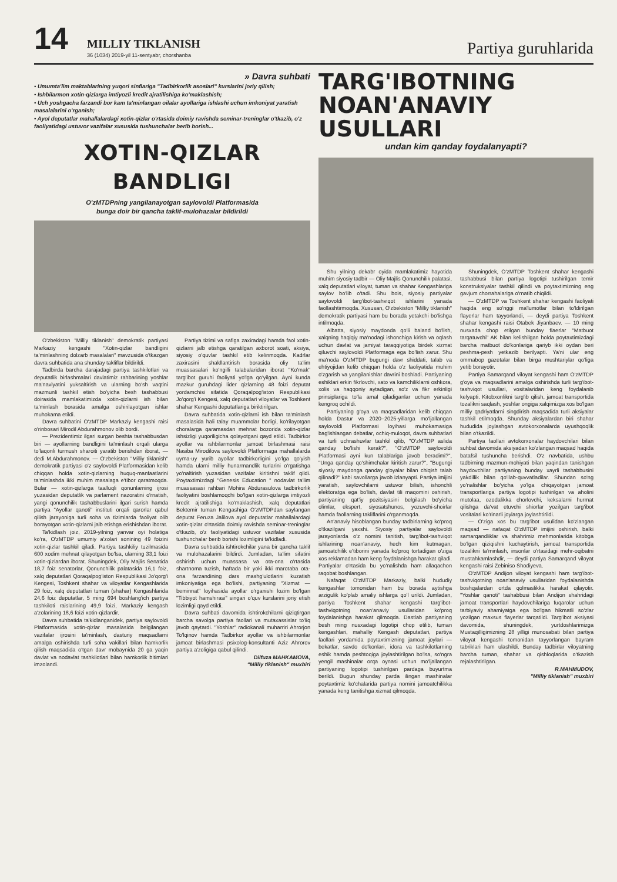14
MILLIY TIKLANISH
36 (1034) 2019-yil 11-sentyabr, chorshanba
Partiya guruhlarida
» Davra suhbati
• Umumta'lim maktablarining yuqori sinflariga "Tadbirkorlik asoslari" kurslarini joriy qilish;
• Ishbilarmon xotin-qizlarga imtiyozli kredit ajratilishiga ko'maklashish;
• Uch yoshgacha farzandi bor kam ta'minlangan oilalar ayollariga ishlashi uchun imkoniyat yaratish masalalarini o'rganish;
• Ayol deputatlar mahallalardagi xotin-qizlar o'rtasida doimiy ravishda seminar-treninglar o'tkazib, o'z faoliyatidagi ustuvor vazifalar xususida tushunchalar berib borish...
XOTIN-QIZLAR BANDLIGI
O'zMTDPning yangilanayotgan saylovoldi Platformasida
bunga doir bir qancha taklif-mulohazalar bildirildi
O'zbekiston "Milliy tiklanish" demokratik partiyasi Markaziy kengashi "Xotin-qizlar bandligini ta'minlashning dolzarb masalalari" mavzusida o'tkazgan davra suhbatida ana shunday takliflar bildirildi.
Tadbirda barcha darajadagi partiya tashkilotlari va deputatlik birlashmalari davlatimiz rahbarining yoshlar ma'naviyatini yuksaltirish va ularning bo'sh vaqtini mazmunli tashkil etish bo'yicha besh tashabbusi doirasida mamlakatimizda xotin-qizlarni ish bilan ta'minlash borasida amalga oshirilayotgan ishlar muhokama etildi.
Davra suhbatini O'zMTDP Markaziy kengashi raisi o'rinbosari Mirodil Abdurahmonov olib bordi.
— Prezidentimiz ilgari surgan beshta tashabbusdan biri — ayollarning bandligini ta'minlash orqali ularga to'laqonli turmush sharoiti yaratib berishdan iborat, — dedi M.Abdurahmonov. — O'zbekiston "Milliy tiklanish" demokratik partiyasi o'z saylovoldi Platformasidan kelib chiqqan holda xotin-qizlarning huquq-manfaatlarini ta'minlashda ikki muhim masalaga e'tibor qaratmoqda. Bular — xotin-qizlarga taalluqli qonunlarning ijrosi yuzasidan deputatlik va parlament nazoratini o'rnatish, yangi qonunchilik tashabbuslarini ilgari surish hamda partiya "Ayollar qanoti" instituti orqali qarorlar qabul qilish jarayoniga turli soha va tizimlarda faoliyat olib borayotgan xotin-qizlarni jalb etishga erishishdan iborat.
Ta'kidlash joiz, 2019-yilning yanvar oyi holatiga ko'ra, O'zMTDP umumiy a'zolari sonining 49 foizini xotin-qizlar tashkil qiladi. Partiya tashkiliy tuzilmasida 600 xodim mehnat qilayotgan bo'lsa, ularning 33,1 foizi xotin-qizlardan iborat. Shuningdek, Oliy Majlis Senatida 18,7 foiz senatorlar, Qonunchilik palatasida 16,1 foiz, xalq deputatlari Qoraqalpog'iston Respublikasi Jo'qorg'i Kengesi, Toshkent shahar va viloyatlar Kengashlarida 29 foiz, xalq deputatlari tuman (shahar) Kengashlarida 24,6 foiz deputatlar, 5 ming 694 boshlang'ich partiya tashkiloti raislarining 49,9 foizi, Markaziy kengash a'zolarining 18,6 foizi xotin-qizlardir.
Davra suhbatida ta'kidlanganidek, partiya saylovoldi Platformasida xotin-qizlar masalasida belgilangan vazifalar ijrosini ta'minlash, dasturiy maqsadlarni amalga oshirishda turli soha vakillari bilan hamkorlik qilish maqsadida o'tgan davr mobaynida 20 ga yaqin davlat va nodavlat tashkilotlari bilan hamkorlik bitimlari imzolandi.
Partiya tizimi va safiga zaxiradagi hamda faol xotin-qizlarni jalb etishga qaratilgan axborot soati, aksiya, siyosiy o'quvlar tashkil etib kelinmoqda. Kadrlar zaxirasini shakllantirish borasida oliy ta'lim muassasalari ko'ngilli talabalaridan iborat "Ko'mak" targ'ibot guruhi faoliyati yo'lga qo'yilgan. Ayni kunda mazkur guruhdagi lider qizlarning 48 foizi deputat yordamchisi sifatida Qoraqalpog'iston Respublikasi Jo'qorg'i Kengesi, xalq deputatlari viloyatlar va Toshkent shahar Kengashi deputatlariga biriktirilgan.
Davra suhbatida xotin-qizlarni ish bilan ta'minlash masalasida hali talay muammolar borligi, ko'rilayotgan choralarga qaramasdan mehnat bozorida xotin-qizlar ishsizligi yuqoriligicha qolayotgani qayd etildi. Tadbirkor ayollar va ishbilarmonlar jamoat birlashmasi raisi Nasiba Mirodilova saylovoldi Platformaga mahallalarda uyma-uy yurib ayollar tadbirkorligini yo'lga qo'yish hamda ularni milliy hunarmandlik turlarini o'rgatishga yo'naltirish yuzasidan vazifalar kiritishni taklif qildi. Poytaxtimizdagi "Genesis Education " nodavlat ta'lim muassasasi rahbari Mohira Abdurasulova tadbirkorlik faoliyatini boshlamoqchi bo'lgan xotin-qizlarga imtiyozli kredit ajratilishiga ko'maklashish, xalq deputatlari Bektemir tuman Kengashiga O'zMTDPdan saylangan deputat Feruza Jalilova ayol deputatlar mahallalardagi xotin-qizlar o'rtasida doimiy ravishda seminar-treninglar o'tkazib, o'z faoliyatidagi ustuvor vazifalar xususida tushunchalar berib borishi lozimligini ta'kidladi.
Davra suhbatida ishtirokchilar yana bir qancha taklif va mulohazalarini bildirdi. Jumladan, ta'lim sifatini oshirish uchun muassasa va ota-ona o'rtasida shartnoma tuzish, haftada bir yoki ikki marotaba ota-ona farzandining dars mashg'ulotlarini kuzatish imkoniyatiga ega bo'lishi, partiyaning "Xizmat — beminnat" loyihasida ayollar o'rganishi lozim bo'lgan "Tibbiyot hamshirasi" singari o'quv kurslarini joriy etish lozimligi qayd etildi.
Davra suhbati davomida ishtirokchilarni qiziqtirgan barcha savolga partiya faollari va mutaxassislar to'liq javob qaytardi. "Yoshlar" radiokanali muharriri Ahrorjon To'lqinov hamda Tadbirkor ayollar va ishbilarmonlar jamoat birlashmasi psixolog-konsultanti Aziz Ahrorov partiya a'zoligiga qabul qilindi.
Dilfuza MAHKAMOVA,
"Milliy tiklanish" muxbiri
TARG'IBOTNING
NOAN'ANAVIY USULLARI
undan kim qanday foydalanyapti?
Shu yilning dekabr oyida mamlakatimiz hayotida muhim siyosiy tadbir — Oliy Majlis Qonunchilik palatasi, xalq deputatlari viloyat, tuman va shahar Kengashlariga saylov bo'lib o'tadi. Shu bois, siyosiy partiyalar saylovoldi targ'ibot-tashviqot ishlarini yanada faollashtirmoqda. Xususan, O'zbekiston "Milliy tiklanish" demokratik partiyasi ham bu borada yetakchi bo'lishga intilmoqda.
Albatta, siyosiy maydonda qo'li baland bo'lish, xalqning haqiqiy ma'nodagi ishonchiga kirish va oqlash uchun davlat va jamiyat taraqqiyotiga birdek xizmat qiluvchi saylovoldi Platformaga ega bo'lish zarur. Shu ma'noda O'zMTDP bugungi davr shiddati, talab va ehtiyojidan kelib chiqqan holda o'z faoliyatida muhim o'zgarish va yangilanishlar davrini boshladi. Partiyaning eshiklari erkin fikrlovchi, xato va kamchiliklarni oshkora, xolis va haqqoniy aytadigan, so'z va fikr erkinligi prinsiplariga to'la amal qiladiganlar uchun yanada kengroq ochildi.
Partiyaning g'oya va maqsadlaridan kelib chiqqan holda Dastur va 2020–2025-yillarga mo'ljallangan saylovoldi Platformasi loyihasi muhokamasiga bag'ishlangan debatlar, ochiq-muloqot, davra suhbatlari va turli uchrashuvlar tashkil qilib, "O'zMTDP aslida qanday bo'lishi kerak?", "O'zMTDP saylovoldi Platformasi ayni kun talablariga javob beradimi?", "Unga qanday qo'shimchalar kiritish zarur?", "Bugungi siyosiy maydonga qanday g'oyalar bilan chiqish talab qilinadi?" kabi savollarga javob izlanyapti. Partiya imijini yaratish, saylovchilarni ustuvor bilish, ishonchli elektoratga ega bo'lish, davlat tili maqomini oshirish, partiyaning qat'iy pozitsiyasini belgilash bo'yicha olimlar, ekspert, siyosatshunos, yozuvchi-shoirlar hamda faollarning takliflarini o'rganmoqda.
An'anaviy hisoblangan bunday tadbirlarning ko'proq o'tkazilgani yaxshi. Siyosiy partiyalar saylovoldi jarayonlarda o'z nomini tanitish, targ'ibot-tashviqot ishlarining noan'anaviy, hech kim kutmagan, jamoatchilik e'tiborini yanada ko'proq tortadigan o'ziga xos reklamadan ham keng foydalanishga harakat qiladi. Partiyalar o'rtasida bu yo'nalishda ham allaqachon raqobat boshlangan.
Nafaqat O'zMTDP Markaziy, balki hududiy kengashlar tomonidan ham bu borada aytishga arzigulik ko'plab amaliy ishlarga qo'l urildi. Jumladan, partiya Toshkent shahar kengashi targ'ibot-tashviqotning noan'anaviy usullaridan ko'proq foydalanishga harakat qilmoqda. Dastlab partiyaning besh ming nusxadagi logotipi chop etilib, tuman kengashlari, mahalliy Kengash deputatlari, partiya faollari yordamida poytaxtimizning jamoat joylari — bekatlar, savdo do'konlari, idora va tashkilotlarning eshik hamda peshtoqiga joylashtirilgan bo'lsa, so'ngra yengil mashinalar orqa oynasi uchun mo'ljallangan partiyaning logotipi tushirilgan pardaga buyurtma berildi. Bugun shunday parda ilingan mashinalar poytaxtimiz ko'chalarida partiya nomini jamoatchilikka yanada keng tanitishga xizmat qilmoqda.
Shuningdek, O'zMTDP Toshkent shahar kengashi tashabbusi bilan partiya logotipi tushirilgan temir konstruksiyalar tashkil qilindi va poytaxtimizning eng gavjum chorrahalariga o'rnatib chiqildi.
— O'zMTDP va Toshkent shahar kengashi faoliyati haqida eng so'nggi ma'lumotlar bilan to'ldirilgan flayerlar ham tayyorlandi, — deydi partiya Toshkent shahar kengashi raisi Otabek Jiyanbaev. — 10 ming nusxada chop etilgan bunday flaerlar "Matbuot tarqatuvchi" AK bilan kelishilgan holda poytaxtimizdagi barcha matbuot do'konlariga qariyb ikki oydan beri peshma-pesh yetkazib berilyapti. Ya'ni ular eng ommabop gazetalar bilan birga mushtariylar qo'liga yetib borayotir.
Partiya Samarqand viloyat kengashi ham O'zMTDP g'oya va maqsadlarini amalga oshirishda turli targ'ibot-tashviqot usullari, vositalaridan keng foydalanib kelyapti. Kitobxonlikni targ'ib qilish, jamoat transportida tozalikni saqlash, yoshlar ongiga xalqimizga xos bo'lgan milliy qadriyatlarni singdirish maqsadida turli aksiyalar tashkil etilmoqda. Shunday aksiyalardan biri shahar hududida joylashgan avtokorxonalarda uyushqoqlik bilan o'tkazildi.
Partiya faollari avtokorxonalar haydovchilari bilan suhbat davomida aksiyadan ko'zlangan maqsad haqida batafsil tushuncha berishdi. O'z navbatida, ushbu tadbirning mazmun-mohiyati bilan yaqindan tanishgan haydovchilar partiyaning bunday xayrli tashabbusini yakdillik bilan qo'llab-quvvatladilar. Shundan so'ng yo'nalishlar bo'yicha yo'lga chiqayotgan jamoat transportlariga partiya logotipi tushirilgan va aholini mutolaa, ozodalikka chorlovchi, keksalarni hurmat qilishga da'vat etuvchi shiorlar yozilgan targ'ibot vositalari ko'rinarli joylarga joylashtirildi.
— O'ziga xos bu targ'ibot usulidan ko'zlangan maqsad — nafaqat O'zMTDP imijini oshirish, balki samarqandliklar va shahrimiz mehmonlarida kitobga bo'lgan qiziqishni kuchaytirish, jamoat transportida tozalikni ta'minlash, insonlar o'rtasidagi mehr-oqibatni mustahkamlashdir, — deydi partiya Samarqand viloyat kengashi raisi Zebiniso Shodiyeva.
O'zMTDP Andijon viloyat kengashi ham targ'ibot-tashviqotning noan'anaviy usullaridan foydalanishda boshqalardan ortda qolmaslikka harakat qilayotir. "Yoshlar qanoti" tashabbusi bilan Andijon shahridagi jamoat transportlari haydovchilariga fuqarolar uchun tarbiyaviy ahamiyatga ega bo'lgan hikmatli so'zlar yozilgan maxsus flayerlar tarqatildi. Targ'ibot aksiyasi davomida, shuningdek, yurtdoshlarimizga Mustaqilligimizning 28 yilligi munosabati bilan partiya viloyat kengashi tomonidan tayyorlangan bayram tabriklari ham ulashildi. Bunday tadbirlar viloyatning barcha tuman, shahar va qishloqlarida o'tkazish rejalashtirilgan.
R.MAHMUDOV,
"Milliy tiklanish" muxbiri